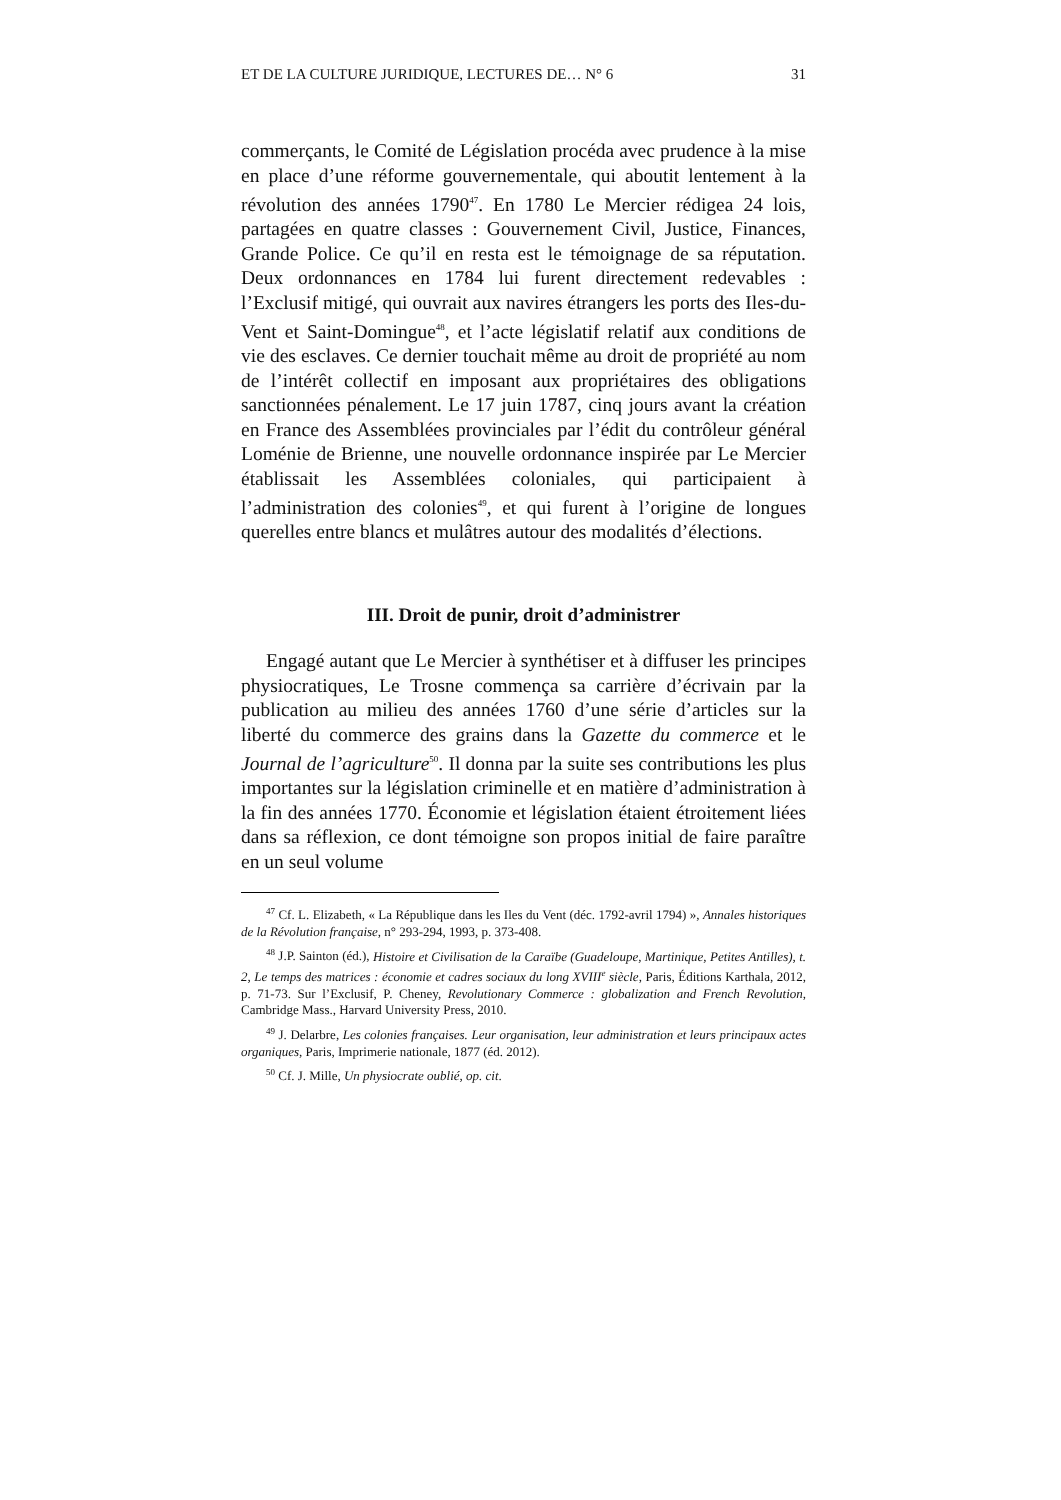ET DE LA CULTURE JURIDIQUE, LECTURES DE… N° 6 31
commerçants, le Comité de Législation procéda avec prudence à la mise en place d’une réforme gouvernementale, qui aboutit lentement à la révolution des années 1790<sup>47</sup>. En 1780 Le Mercier rédigea 24 lois, partagées en quatre classes : Gouvernement Civil, Justice, Finances, Grande Police. Ce qu’il en resta est le témoignage de sa réputation. Deux ordonnances en 1784 lui furent directement redevables : l’Exclusif mitigé, qui ouvrait aux navires étrangers les ports des Iles-du-Vent et Saint-Domingue<sup>48</sup>, et l’acte législatif relatif aux conditions de vie des esclaves. Ce dernier touchait même au droit de propriété au nom de l’intérêt collectif en imposant aux propriétaires des obligations sanctionnées pénalement. Le 17 juin 1787, cinq jours avant la création en France des Assemblées provinciales par l’édit du contrôleur général Loménie de Brienne, une nouvelle ordonnance inspirée par Le Mercier établissait les Assemblées coloniales, qui participaient à l’administration des colonies<sup>49</sup>, et qui furent à l’origine de longues querelles entre blancs et mulâtres autour des modalités d’élections.
III. Droit de punir, droit d’administrer
Engagé autant que Le Mercier à synthétiser et à diffuser les principes physiocratiques, Le Trosne commença sa carrière d’écrivain par la publication au milieu des années 1760 d’une série d’articles sur la liberté du commerce des grains dans la Gazette du commerce et le Journal de l’agriculture<sup>50</sup>. Il donna par la suite ses contributions les plus importantes sur la législation criminelle et en matière d’administration à la fin des années 1770. Économie et législation étaient étroitement liées dans sa réflexion, ce dont témoigne son propos initial de faire paraître en un seul volume
<sup>47</sup> Cf. L. Elizabeth, « La République dans les Iles du Vent (déc. 1792-avril 1794) », Annales historiques de la Révolution française, n° 293-294, 1993, p. 373-408.
<sup>48</sup> J.P. Sainton (éd.), Histoire et Civilisation de la Caraïbe (Guadeloupe, Martinique, Petites Antilles), t. 2, Le temps des matrices : économie et cadres sociaux du long XVIII<sup>e</sup> siècle, Paris, Éditions Karthala, 2012, p. 71-73. Sur l’Exclusif, P. Cheney, Revolutionary Commerce : globalization and French Revolution, Cambridge Mass., Harvard University Press, 2010.
<sup>49</sup> J. Delarbre, Les colonies françaises. Leur organisation, leur administration et leurs principaux actes organiques, Paris, Imprimerie nationale, 1877 (éd. 2012).
<sup>50</sup> Cf. J. Mille, Un physiocrate oublié, op. cit.